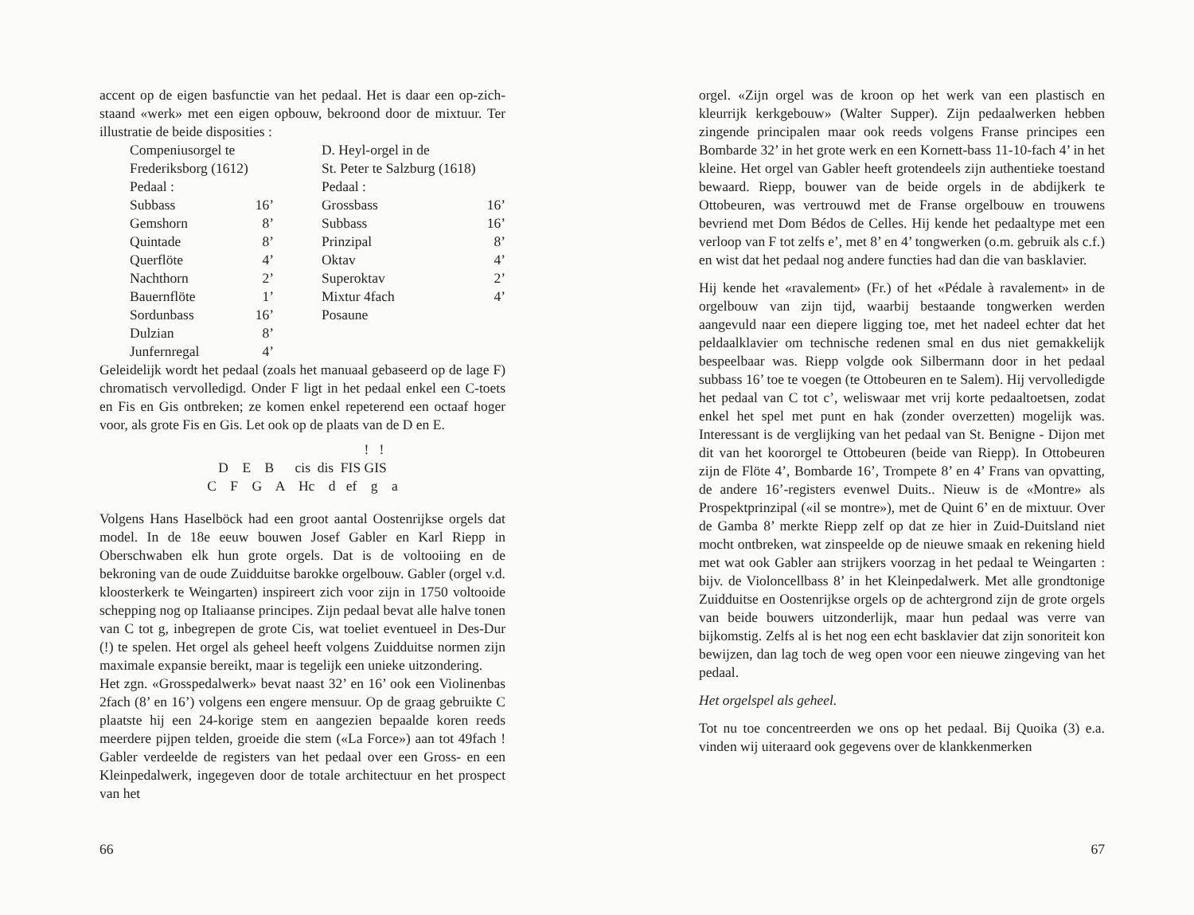accent op de eigen basfunctie van het pedaal. Het is daar een op-zich-staand «werk» met een eigen opbouw, bekroond door de mixtuur. Ter illustratie de beide disposities :
| Compeniusorgel te | | D. Heyl-orgel in de | |
| Frederiksborg (1612) | | St. Peter te Salzburg (1618) | |
| Pedaal : | | Pedaal : | |
| Subbass | 16’ | Grossbass | 16’ |
| Gemshorn | 8’ | Subbass | 16’ |
| Quintade | 8’ | Prinzipal | 8’ |
| Querflöte | 4’ | Oktav | 4’ |
| Nachthorn | 2’ | Superoktav | 2’ |
| Bauernflöte | 1’ | Mixtur 4fach | 4’ |
| Sordunbass | 16’ | Posaune | |
| Dulzian | 8’ | | |
| Junfernregal | 4’ | | |
Geleidelijk wordt het pedaal (zoals het manuaal gebaseerd op de lage F) chromatisch vervolledigd. Onder F ligt in het pedaal enkel een C-toets en Fis en Gis ontbreken; ze komen enkel repeterend een octaaf hoger voor, als grote Fis en Gis. Let ook op de plaats van de D en E.
! !
D E B cis dis FIS GIS
C F G A Hc d ef g a
Volgens Hans Haselböck had een groot aantal Oostenrijkse orgels dat model. In de 18e eeuw bouwen Josef Gabler en Karl Riepp in Oberschwaben elk hun grote orgels. Dat is de voltooiing en de bekroning van de oude Zuidduitse barokke orgelbouw. Gabler (orgel v.d. kloosterkerk te Weingarten) inspireert zich voor zijn in 1750 voltooide schepping nog op Italiaanse principes. Zijn pedaal bevat alle halve tonen van C tot g, inbegrepen de grote Cis, wat toeliet eventueel in Des-Dur (!) te spelen. Het orgel als geheel heeft volgens Zuidduitse normen zijn maximale expansie bereikt, maar is tegelijk een unieke uitzondering.
Het zgn. «Grosspedalwerk» bevat naast 32’ en 16’ ook een Violinenbas 2fach (8’ en 16’) volgens een engere mensuur. Op de graag gebruikte C plaatste hij een 24-korige stem en aangezien bepaalde koren reeds meerdere pijpen telden, groeide die stem («La Force») aan tot 49fach ! Gabler verdeelde de registers van het pedaal over een Gross- en een Kleinpedalwerk, ingegeven door de totale architectuur en het prospect van het
66
orgel. «Zijn orgel was de kroon op het werk van een plastisch en kleurrijk kerkgebouw» (Walter Supper). Zijn pedaalwerken hebben zingende principalen maar ook reeds volgens Franse principes een Bombarde 32’ in het grote werk en een Kornett-bass 11-10-fach 4’ in het kleine. Het orgel van Gabler heeft grotendeels zijn authentieke toestand bewaard. Riepp, bouwer van de beide orgels in de abdijkerk te Ottobeuren, was vertrouwd met de Franse orgelbouw en trouwens bevriend met Dom Bédos de Celles. Hij kende het pedaaltype met een verloop van F tot zelfs e’, met 8’ en 4’ tongwerken (o.m. gebruik als c.f.) en wist dat het pedaal nog andere functies had dan die van basklavier.
Hij kende het «ravalement» (Fr.) of het «Pédale à ravalement» in de orgelbouw van zijn tijd, waarbij bestaande tongwerken werden aangevuld naar een diepere ligging toe, met het nadeel echter dat het peldaalklavier om technische redenen smal en dus niet gemakkelijk bespeelbaar was. Riepp volgde ook Silbermann door in het pedaal subbass 16’ toe te voegen (te Ottobeuren en te Salem). Hij vervolledigde het pedaal van C tot c’, weliswaar met vrij korte pedaaltoetsen, zodat enkel het spel met punt en hak (zonder overzetten) mogelijk was. Interessant is de verglijking van het pedaal van St. Benigne - Dijon met dit van het koororgel te Ottobeuren (beide van Riepp). In Ottobeuren zijn de Flöte 4’, Bombarde 16’, Trompete 8’ en 4’ Frans van opvatting, de andere 16’-registers evenwel Duits.. Nieuw is de «Montre» als Prospektprinzipal («il se montre»), met de Quint 6’ en de mixtuur. Over de Gamba 8’ merkte Riepp zelf op dat ze hier in Zuid-Duitsland niet mocht ontbreken, wat zinspeelde op de nieuwe smaak en rekening hield met wat ook Gabler aan strijkers voorzag in het pedaal te Weingarten : bijv. de Violoncellbass 8’ in het Kleinpedalwerk. Met alle grondtonige Zuidduitse en Oostenrijkse orgels op de achtergrond zijn de grote orgels van beide bouwers uitzonderlijk, maar hun pedaal was verre van bijkomstig. Zelfs al is het nog een echt basklavier dat zijn sonoriteit kon bewijzen, dan lag toch de weg open voor een nieuwe zingeving van het pedaal.
Het orgelspel als geheel.
Tot nu toe concentreerden we ons op het pedaal. Bij Quoika (3) e.a. vinden wij uiteraard ook gegevens over de klankkenmerken
67